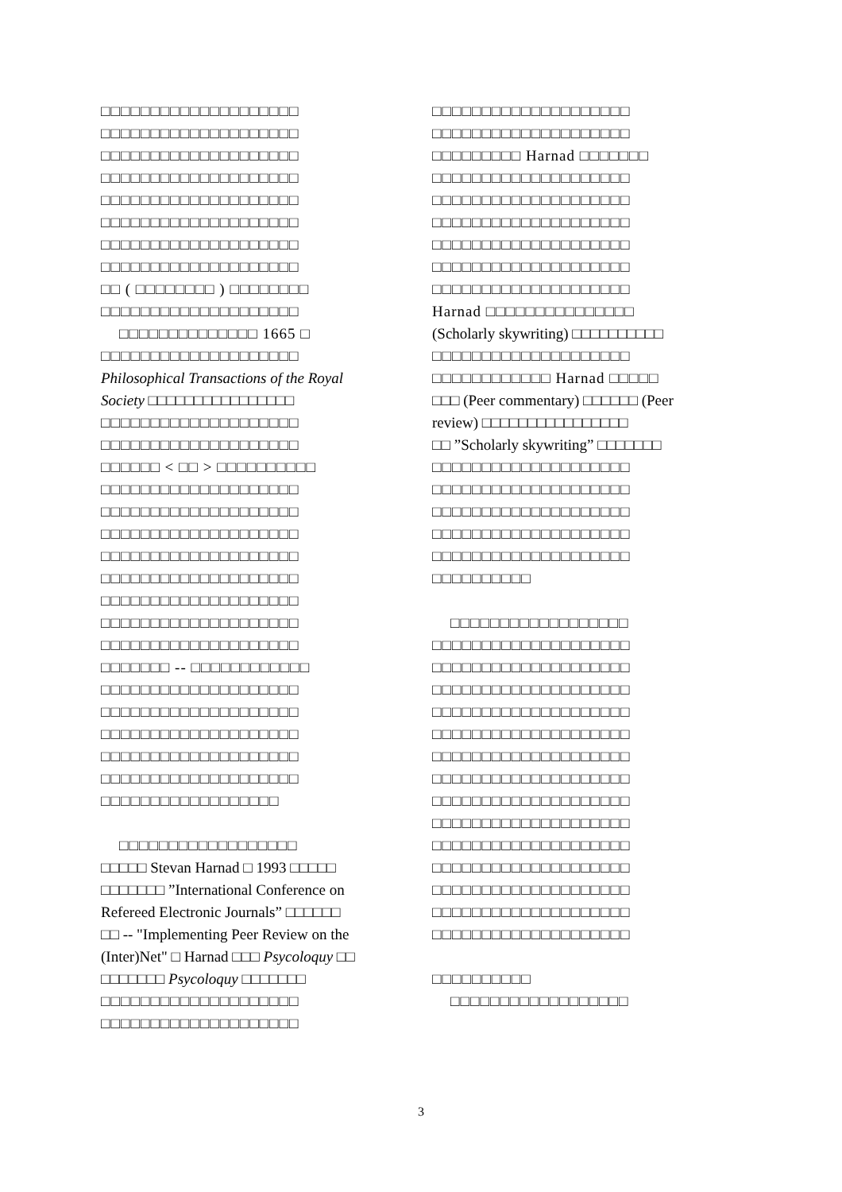□□□□□□□□□□□□□□□□□□□□
□□□□□□□□□□□□□□□□□□□□
□□□□□□□□□□□□□□□□□□□□
□□□□□□□□□□□□□□□□□□□□
□□□□□□□□□□□□□□□□□□□□
□□□□□□□□□□□□□□□□□□□□
□□□□□□□□□□□□□□□□□□□□
□□□□□□□□□□□□□□□□□□□□
□□ ( □□□□□□□□ ) □□□□□□□□
□□□□□□□□□□□□□□□□□□□□
□□□□□□□□□□□□□□ 1665 □
□□□□□□□□□□□□□□□□□□□□
Philosophical Transactions of the Royal
Society □□□□□□□□□□□□□□□□
□□□□□□□□□□□□□□□□□□□□
□□□□□□□□□□□□□□□□□□□□
□□□□□□ < □□ > □□□□□□□□□□
□□□□□□□□□□□□□□□□□□□□
□□□□□□□□□□□□□□□□□□□□
□□□□□□□□□□□□□□□□□□□□
□□□□□□□□□□□□□□□□□□□□
□□□□□□□□□□□□□□□□□□□□
□□□□□□□□□□□□□□□□□□□□
□□□□□□□□□□□□□□□□□□□□
□□□□□□□□□□□□□□□□□□□□
□□□□□□□ -- □□□□□□□□□□□□
□□□□□□□□□□□□□□□□□□□□
□□□□□□□□□□□□□□□□□□□□
□□□□□□□□□□□□□□□□□□□□
□□□□□□□□□□□□□□□□□□□□
□□□□□□□□□□□□□□□□□□□□
□□□□□□□□□□□□□□□□□□
□□□□□□□□□□□□□□□□□□
□□□□□ Stevan Harnad □ 1993 □□□□□
□□□□□□□ ”International Conference on
Refereed Electronic Journals” □□□□□□
□□ -- "Implementing Peer Review on the
(Inter)Net" □ Harnad □□□ Psycoloquy □□
□□□□□□□ Psycoloquy □□□□□□□
□□□□□□□□□□□□□□□□□□□□
□□□□□□□□□□□□□□□□□□□□
□□□□□□□□□□□□□□□□□□□□
□□□□□□□□□□□□□□□□□□□□
□□□□□□□□□ Harnad □□□□□□□
□□□□□□□□□□□□□□□□□□□□
□□□□□□□□□□□□□□□□□□□□
□□□□□□□□□□□□□□□□□□□□
□□□□□□□□□□□□□□□□□□□□
□□□□□□□□□□□□□□□□□□□□
□□□□□□□□□□□□□□□□□□□□
Harnad □□□□□□□□□□□□□□□
(Scholarly skywriting) □□□□□□□□□□
□□□□□□□□□□□□□□□□□□□□
□□□□□□□□□□□□ Harnad □□□□□
□□□ (Peer commentary) □□□□□□ (Peer
review) □□□□□□□□□□□□□□□□
□□ ”Scholarly skywriting” □□□□□□□
□□□□□□□□□□□□□□□□□□□□
□□□□□□□□□□□□□□□□□□□□
□□□□□□□□□□□□□□□□□□□□
□□□□□□□□□□□□□□□□□□□□
□□□□□□□□□□□□□□□□□□□□
□□□□□□□□□□
□□□□□□□□□□□□□□□□□□
□□□□□□□□□□□□□□□□□□□□
□□□□□□□□□□□□□□□□□□□□
□□□□□□□□□□□□□□□□□□□□
□□□□□□□□□□□□□□□□□□□□
□□□□□□□□□□□□□□□□□□□□
□□□□□□□□□□□□□□□□□□□□
□□□□□□□□□□□□□□□□□□□□
□□□□□□□□□□□□□□□□□□□□
□□□□□□□□□□□□□□□□□□□□
□□□□□□□□□□□□□□□□□□□□
□□□□□□□□□□□□□□□□□□□□
□□□□□□□□□□□□□□□□□□□□
□□□□□□□□□□□□□□□□□□□□
□□□□□□□□□□□□□□□□□□□□
□□□□□□□□□□
□□□□□□□□□□□□□□□□□□
3